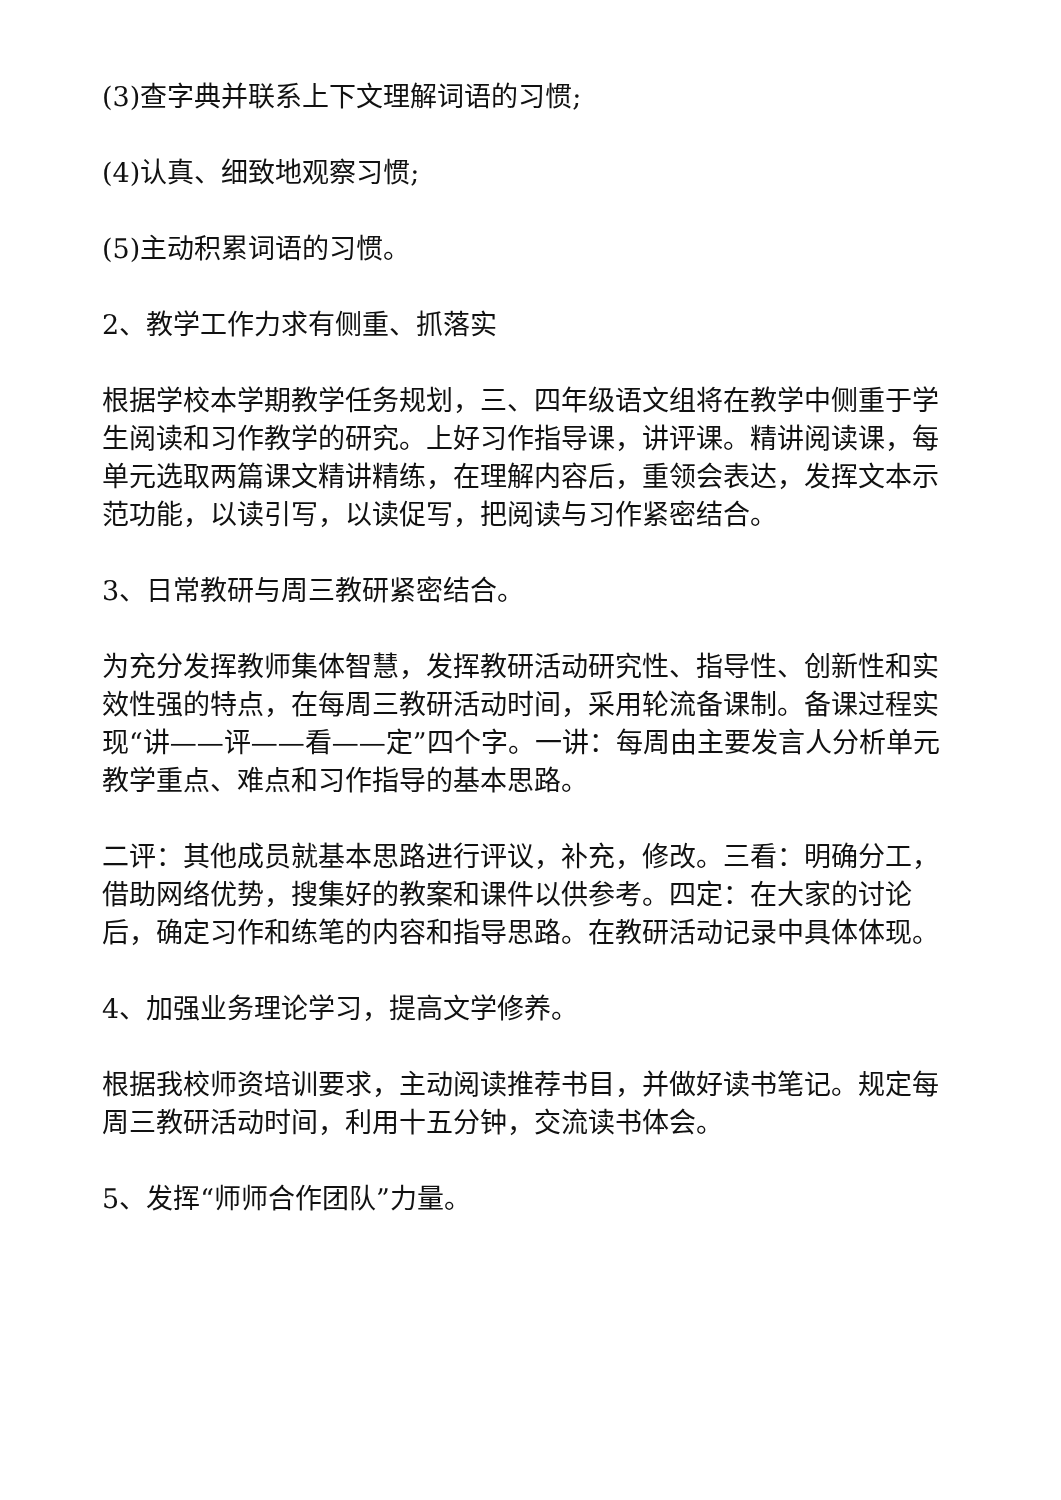(3)查字典并联系上下文理解词语的习惯;
(4)认真、细致地观察习惯;
(5)主动积累词语的习惯。
2、教学工作力求有侧重、抓落实
根据学校本学期教学任务规划，三、四年级语文组将在教学中侧重于学生阅读和习作教学的研究。上好习作指导课，讲评课。精讲阅读课，每单元选取两篇课文精讲精练，在理解内容后，重领会表达，发挥文本示范功能，以读引写，以读促写，把阅读与习作紧密结合。
3、日常教研与周三教研紧密结合。
为充分发挥教师集体智慧，发挥教研活动研究性、指导性、创新性和实效性强的特点，在每周三教研活动时间，采用轮流备课制。备课过程实现“讲——评——看——定”四个字。一讲：每周由主要发言人分析单元教学重点、难点和习作指导的基本思路。
二评：其他成员就基本思路进行评议，补充，修改。三看：明确分工，借助网络优势，搜集好的教案和课件以供参考。四定：在大家的讨论后，确定习作和练笔的内容和指导思路。在教研活动记录中具体体现。
4、加强业务理论学习，提高文学修养。
根据我校师资培训要求，主动阅读推荐书目，并做好读书笔记。规定每周三教研活动时间，利用十五分钟，交流读书体会。
5、发挥“师师合作团队”力量。